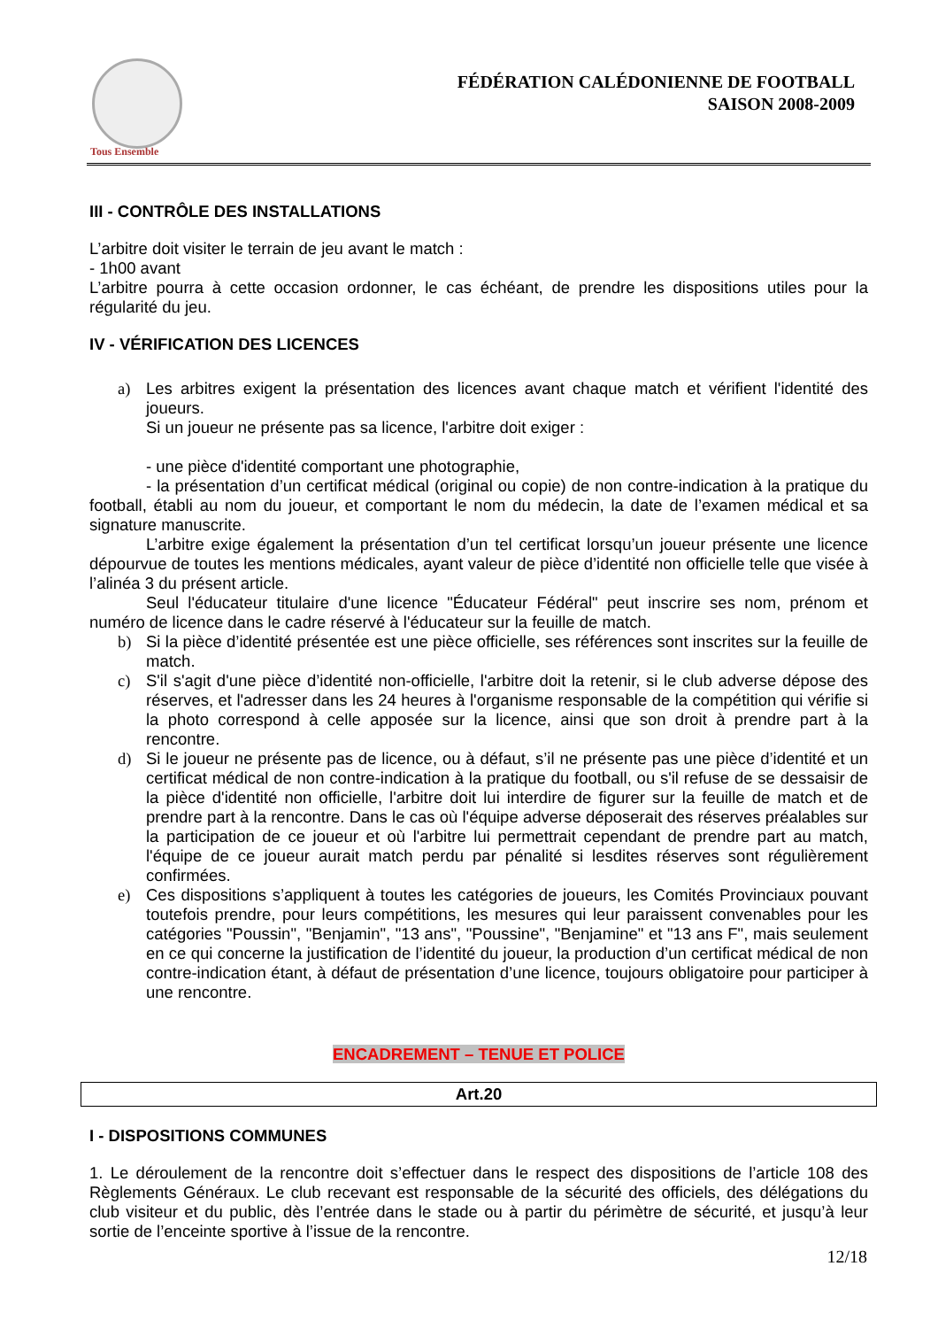Tous Ensemble
FÉDÉRATION CALÉDONIENNE DE FOOTBALL
SAISON 2008-2009
III - CONTRÔLE DES INSTALLATIONS
L’arbitre doit visiter le terrain de jeu avant le match :
- 1h00 avant
L’arbitre pourra à cette occasion ordonner, le cas échéant, de prendre les dispositions utiles pour la régularité du jeu.
IV - VÉRIFICATION DES LICENCES
a) Les arbitres exigent la présentation des licences avant chaque match et vérifient l'identité des joueurs.
Si un joueur ne présente pas sa licence, l'arbitre doit exiger :
- une pièce d'identité comportant une photographie,
- la présentation d’un certificat médical (original ou copie) de non contre-indication à la pratique du football, établi au nom du joueur, et comportant le nom du médecin, la date de l’examen médical et sa signature manuscrite.
L’arbitre exige également la présentation d’un tel certificat lorsqu’un joueur présente une licence dépourvue de toutes les mentions médicales, ayant valeur de pièce d’identité non officielle telle que visée à l’alinéa 3 du présent article.
Seul l'éducateur titulaire d'une licence "Éducateur Fédéral" peut inscrire ses nom, prénom et numéro de licence dans le cadre réservé à l'éducateur sur la feuille de match.
b) Si la pièce d’identité présentée est une pièce officielle, ses références sont inscrites sur la feuille de match.
c) S'il s'agit d'une pièce d’identité non-officielle, l'arbitre doit la retenir, si le club adverse dépose des réserves, et l'adresser dans les 24 heures à l'organisme responsable de la compétition qui vérifie si la photo correspond à celle apposée sur la licence, ainsi que son droit à prendre part à la rencontre.
d) Si le joueur ne présente pas de licence, ou à défaut, s’il ne présente pas une pièce d’identité et un certificat médical de non contre-indication à la pratique du football, ou s'il refuse de se dessaisir de la pièce d'identité non officielle, l'arbitre doit lui interdire de figurer sur la feuille de match et de prendre part à la rencontre. Dans le cas où l'équipe adverse déposerait des réserves préalables sur la participation de ce joueur et où l'arbitre lui permettrait cependant de prendre part au match, l'équipe de ce joueur aurait match perdu par pénalité si lesdites réserves sont régulièrement confirmées.
e) Ces dispositions s’appliquent à toutes les catégories de joueurs, les Comités Provinciaux pouvant toutefois prendre, pour leurs compétitions, les mesures qui leur paraissent convenables pour les catégories "Poussin", "Benjamin", "13 ans", "Poussine", "Benjamine" et "13 ans F", mais seulement en ce qui concerne la justification de l’identité du joueur, la production d’un certificat médical de non contre-indication étant, à défaut de présentation d’une licence, toujours obligatoire pour participer à une rencontre.
ENCADREMENT – TENUE ET POLICE
Art.20
I - DISPOSITIONS COMMUNES
1. Le déroulement de la rencontre doit s’effectuer dans le respect des dispositions de l’article 108 des Règlements Généraux. Le club recevant est responsable de la sécurité des officiels, des délégations du club visiteur et du public, dès l’entrée dans le stade ou à partir du périmètre de sécurité, et jusqu’à leur sortie de l’enceinte sportive à l’issue de la rencontre.
12/18